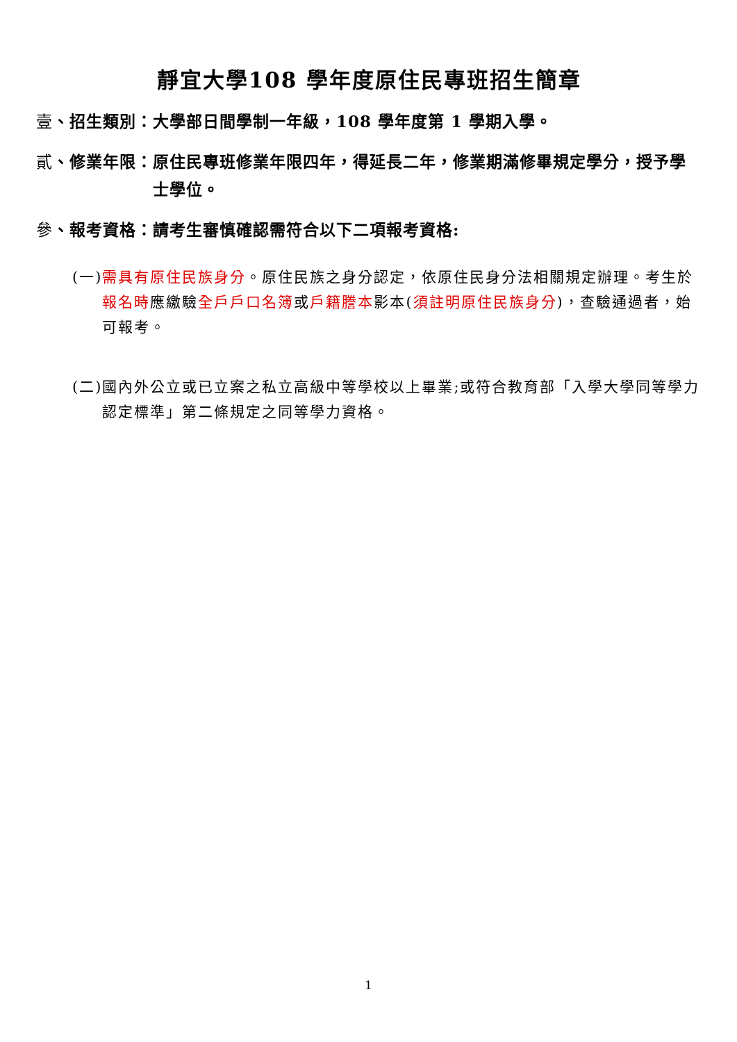靜宜大學108 學年度原住民專班招生簡章
壹、招生類別： 大學部日間學制一年級，108 學年度第 1 學期入學。
貳、修業年限： 原住民專班修業年限四年，得延長二年，修業期滿修畢規定學分，授予學士學位。
參、報考資格： 請考生審慎確認需符合以下二項報考資格:
(一) 需具有原住民族身分。原住民族之身分認定，依原住民身分法相關規定辦理。考生於報名時應繳驗全戶戶口名簿或戶籍謄本影本(須註明原住民族身分)，查驗通過者，始可報考。
(二) 國內外公立或已立案之私立高級中等學校以上畢業;或符合教育部「入學大學同等學力認定標準」第二條規定之同等學力資格。
1